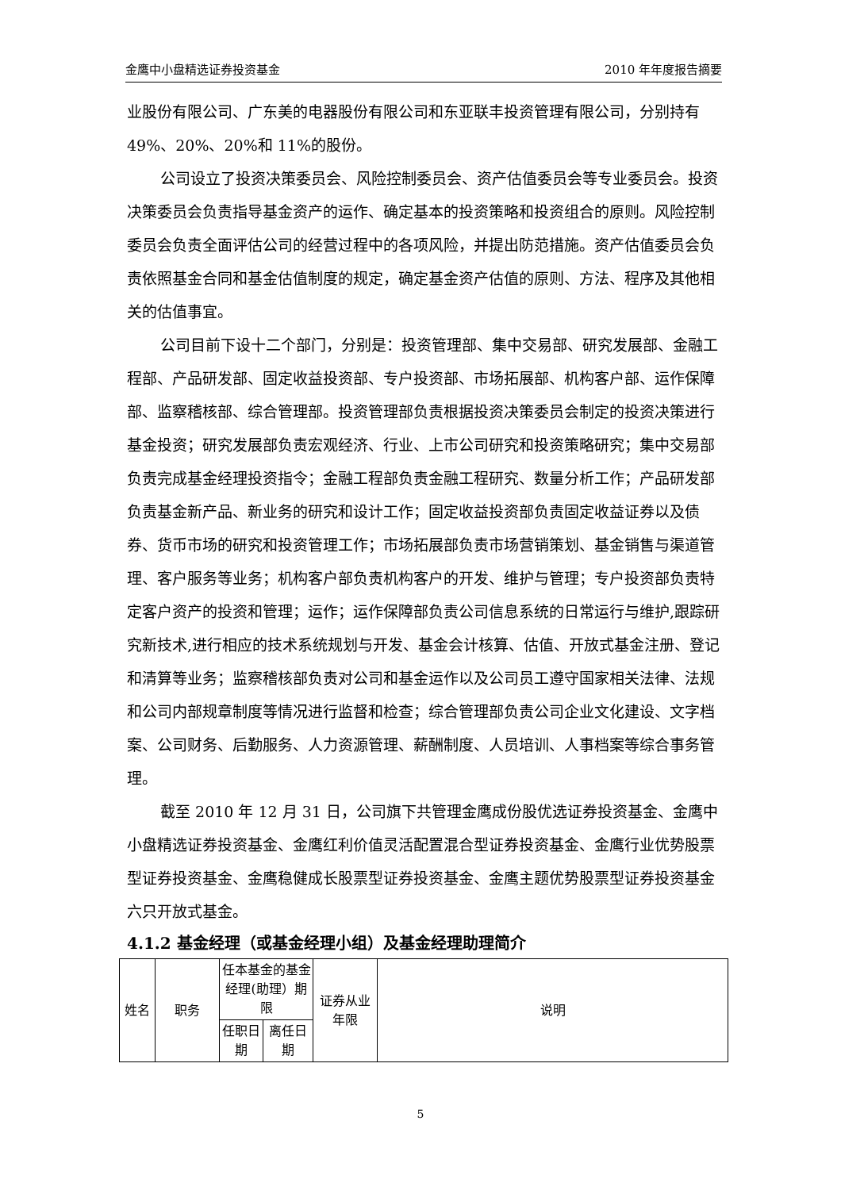金鹰中小盘精选证券投资基金 2010 年年度报告摘要
业股份有限公司、广东美的电器股份有限公司和东亚联丰投资管理有限公司，分别持有 49%、20%、20%和 11%的股份。
公司设立了投资决策委员会、风险控制委员会、资产估值委员会等专业委员会。投资决策委员会负责指导基金资产的运作、确定基本的投资策略和投资组合的原则。风险控制委员会负责全面评估公司的经营过程中的各项风险，并提出防范措施。资产估值委员会负责依照基金合同和基金估值制度的规定，确定基金资产估值的原则、方法、程序及其他相关的估值事宜。
公司目前下设十二个部门，分别是：投资管理部、集中交易部、研究发展部、金融工程部、产品研发部、固定收益投资部、专户投资部、市场拓展部、机构客户部、运作保障部、监察稽核部、综合管理部。投资管理部负责根据投资决策委员会制定的投资决策进行基金投资；研究发展部负责宏观经济、行业、上市公司研究和投资策略研究；集中交易部负责完成基金经理投资指令；金融工程部负责金融工程研究、数量分析工作；产品研发部负责基金新产品、新业务的研究和设计工作；固定收益投资部负责固定收益证券以及债券、货币市场的研究和投资管理工作；市场拓展部负责市场营销策划、基金销售与渠道管理、客户服务等业务；机构客户部负责机构客户的开发、维护与管理；专户投资部负责特定客户资产的投资和管理；运作；运作保障部负责公司信息系统的日常运行与维护,跟踪研究新技术,进行相应的技术系统规划与开发、基金会计核算、估值、开放式基金注册、登记和清算等业务；监察稽核部负责对公司和基金运作以及公司员工遵守国家相关法律、法规和公司内部规章制度等情况进行监督和检查；综合管理部负责公司企业文化建设、文字档案、公司财务、后勤服务、人力资源管理、薪酬制度、人员培训、人事档案等综合事务管理。
截至 2010 年 12 月 31 日，公司旗下共管理金鹰成份股优选证券投资基金、金鹰中小盘精选证券投资基金、金鹰红利价值灵活配置混合型证券投资基金、金鹰行业优势股票型证券投资基金、金鹰稳健成长股票型证券投资基金、金鹰主题优势股票型证券投资基金六只开放式基金。
4.1.2 基金经理（或基金经理小组）及基金经理助理简介
| 姓名 | 职务 | 任本基金的基金经理(助理）期限 | | 证券从业年限 | 说明 |
| | | 任职日期 | 离任日期 | | |
5